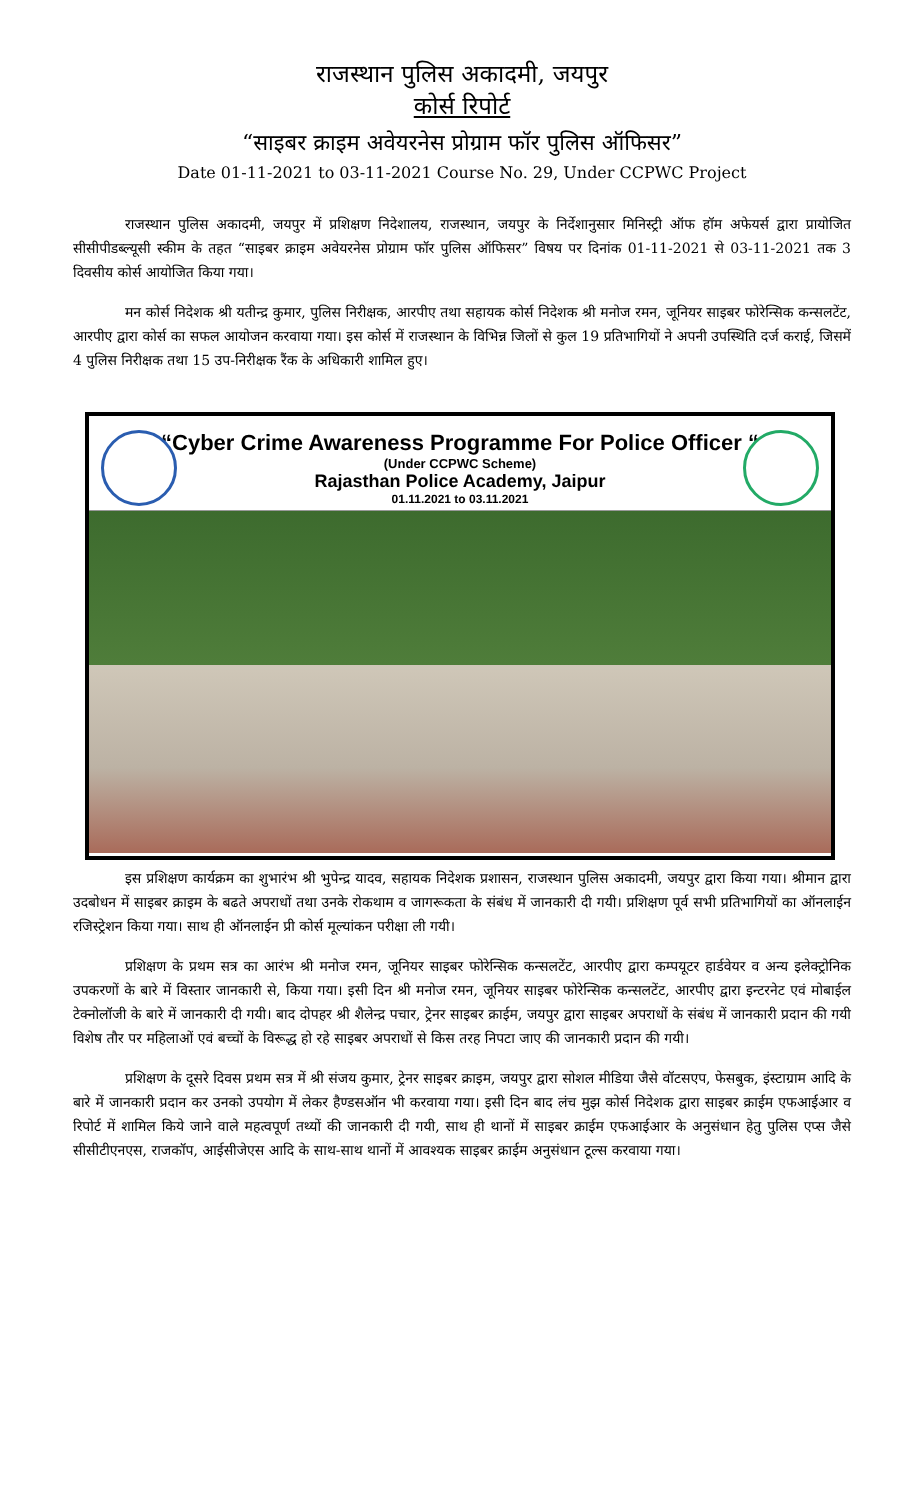राजस्थान पुलिस अकादमी, जयपुर
कोर्स रिपोर्ट
“साइबर क्राइम अवेयरनेस प्रोग्राम फॉर पुलिस ऑफिसर”
Date 01-11-2021 to 03-11-2021 Course No. 29, Under CCPWC Project
राजस्थान पुलिस अकादमी, जयपुर में प्रशिक्षण निदेशालय, राजस्थान, जयपुर के निर्देशानुसार मिनिस्ट्री ऑफ हॉम अफेयर्स द्वारा प्रायोजित सीसीपीडब्ल्यूसी स्कीम के तहत “साइबर क्राइम अवेयरनेस प्रोग्राम फॉर पुलिस ऑफिसर” विषय पर दिनांक 01-11-2021 से 03-11-2021 तक 3 दिवसीय कोर्स आयोजित किया गया।
मन कोर्स निदेशक श्री यतीन्द्र कुमार, पुलिस निरीक्षक, आरपीए तथा सहायक कोर्स निदेशक श्री मनोज रमन, जूनियर साइबर फोरेन्सिक कन्सलटेंट, आरपीए द्वारा कोर्स का सफल आयोजन करवाया गया। इस कोर्स में राजस्थान के विभिन्न जिलों से कुल 19 प्रतिभागियों ने अपनी उपस्थिति दर्ज कराई, जिसमें 4 पुलिस निरीक्षक तथा 15 उप-निरीक्षक रैंक के अधिकारी शामिल हुए।
“Cyber Crime Awareness Programme For Police Officer “(Under CCPWC Scheme)
Rajasthan Police Academy, Jaipur
01.11.2021 to 03.11.2021
इस प्रशिक्षण कार्यक्रम का शुभारंभ श्री भुपेन्द्र यादव, सहायक निदेशक प्रशासन, राजस्थान पुलिस अकादमी, जयपुर द्वारा किया गया। श्रीमान द्वारा उदबोधन में साइबर क्राइम के बढते अपराधों तथा उनके रोकथाम व जागरूकता के संबंध में जानकारी दी गयी। प्रशिक्षण पूर्व सभी प्रतिभागियों का ऑनलाईन रजिस्ट्रेशन किया गया। साथ ही ऑनलाईन प्री कोर्स मूल्यांकन परीक्षा ली गयी।
प्रशिक्षण के प्रथम सत्र का आरंभ श्री मनोज रमन, जूनियर साइबर फोरेन्सिक कन्सलटेंट, आरपीए द्वारा कम्पयूटर हार्डवेयर व अन्य इलेक्ट्रोनिक उपकरणों के बारे में विस्तार जानकारी से, किया गया। इसी दिन श्री मनोज रमन, जूनियर साइबर फोरेन्सिक कन्सलटेंट, आरपीए द्वारा इन्टरनेट एवं मोबाईल टेक्नोलॉजी के बारे में जानकारी दी गयी। बाद दोपहर श्री शैलेन्द्र पचार, ट्रेनर साइबर क्राईम, जयपुर द्वारा साइबर अपराधों के संबंध में जानकारी प्रदान की गयी विशेष तौर पर महिलाओं एवं बच्चों के विरूद्ध हो रहे साइबर अपराधों से किस तरह निपटा जाए की जानकारी प्रदान की गयी।
प्रशिक्षण के दूसरे दिवस प्रथम सत्र में श्री संजय कुमार, ट्रेनर साइबर क्राइम, जयपुर द्वारा सोशल मीडिया जैसे वॉटसएप, फेसबुक, इंस्टाग्राम आदि के बारे में जानकारी प्रदान कर उनको उपयोग में लेकर हैण्डसऑन भी करवाया गया। इसी दिन बाद लंच मुझ कोर्स निदेशक द्वारा साइबर क्राईम एफआईआर व रिपोर्ट में शामिल किये जाने वाले महत्वपूर्ण तथ्यों की जानकारी दी गयी, साथ ही थानों में साइबर क्राईम एफआईआर के अनुसंधान हेतु पुलिस एप्स जैसे सीसीटीएनएस, राजकॉप, आईसीजेएस आदि के साथ-साथ थानों में आवश्यक साइबर क्राईम अनुसंधान टूल्स करवाया गया।